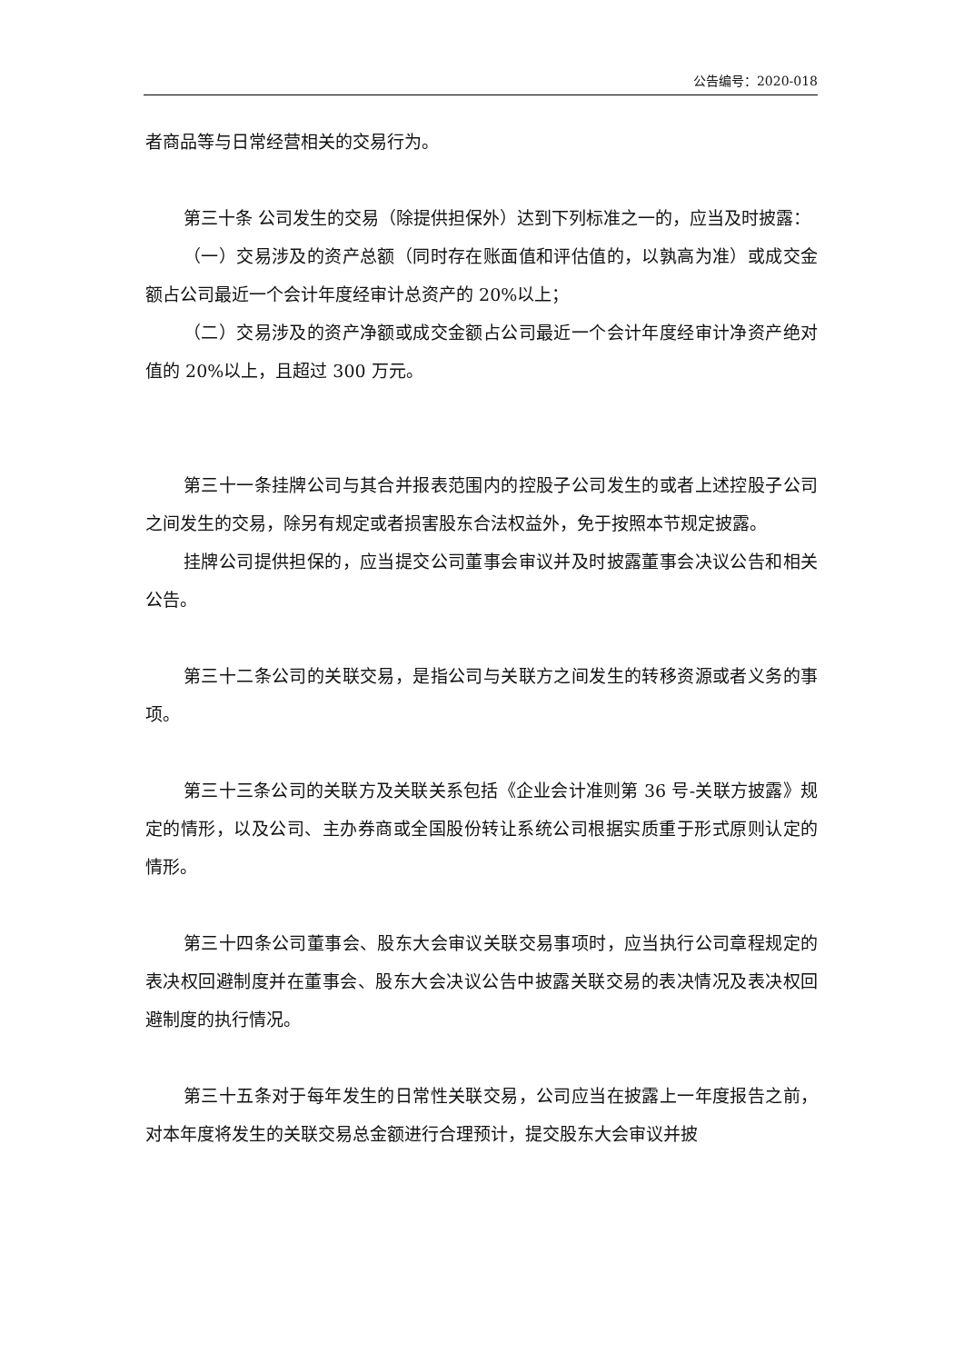公告编号：2020-018
者商品等与日常经营相关的交易行为。
第三十条 公司发生的交易（除提供担保外）达到下列标准之一的，应当及时披露：
（一）交易涉及的资产总额（同时存在账面值和评估值的，以孰高为准）或成交金额占公司最近一个会计年度经审计总资产的 20%以上；
（二）交易涉及的资产净额或成交金额占公司最近一个会计年度经审计净资产绝对值的 20%以上，且超过 300 万元。
第三十一条挂牌公司与其合并报表范围内的控股子公司发生的或者上述控股子公司之间发生的交易，除另有规定或者损害股东合法权益外，免于按照本节规定披露。
挂牌公司提供担保的，应当提交公司董事会审议并及时披露董事会决议公告和相关公告。
第三十二条公司的关联交易，是指公司与关联方之间发生的转移资源或者义务的事项。
第三十三条公司的关联方及关联关系包括《企业会计准则第 36 号-关联方披露》规定的情形，以及公司、主办券商或全国股份转让系统公司根据实质重于形式原则认定的情形。
第三十四条公司董事会、股东大会审议关联交易事项时，应当执行公司章程规定的表决权回避制度并在董事会、股东大会决议公告中披露关联交易的表决情况及表决权回避制度的执行情况。
第三十五条对于每年发生的日常性关联交易，公司应当在披露上一年度报告之前，对本年度将发生的关联交易总金额进行合理预计，提交股东大会审议并披